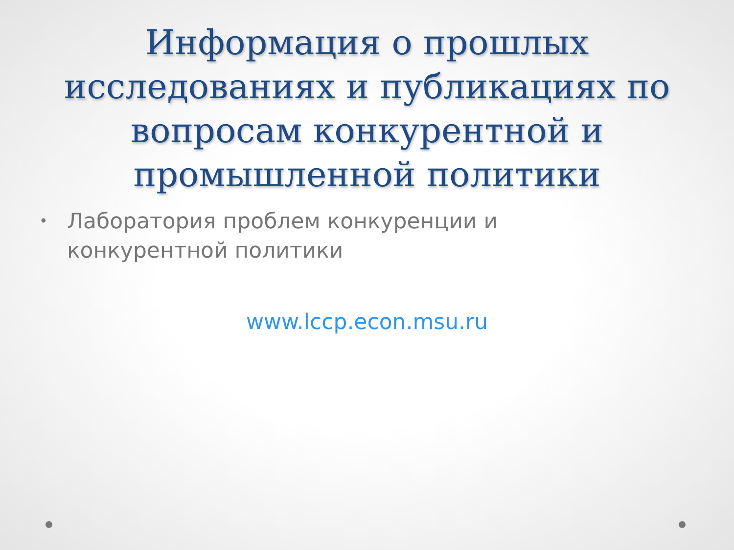Информация о прошлых исследованиях и публикациях по вопросам конкурентной и промышленной политики
• Лаборатория проблем конкуренции и конкурентной политики
www.lccp.econ.msu.ru